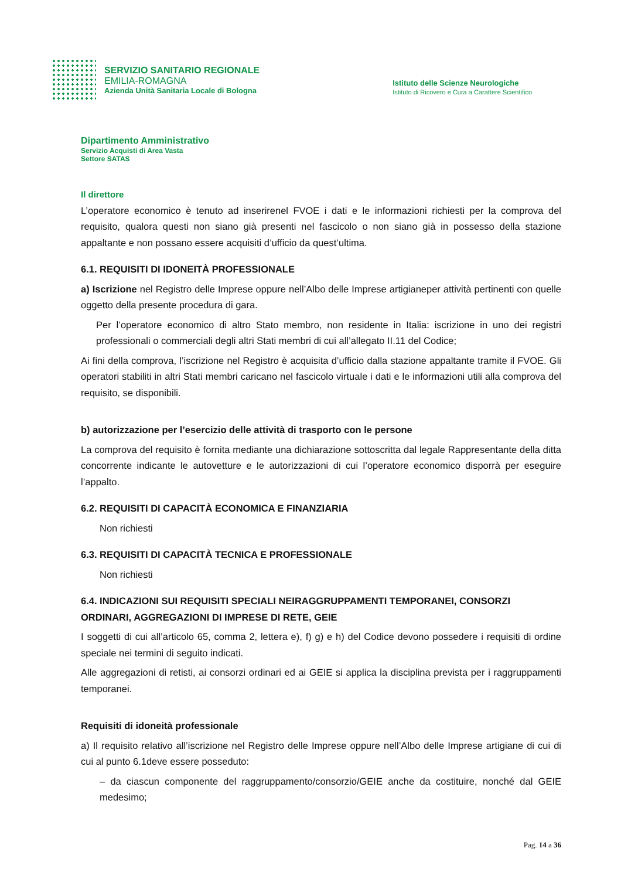SERVIZIO SANITARIO REGIONALE
EMILIA-ROMAGNA
Azienda Unità Sanitaria Locale di Bologna
Istituto delle Scienze Neurologiche
Istituto di Ricovero e Cura a Carattere Scientifico
Dipartimento Amministrativo
Servizio Acquisti di Area Vasta
Settore SATAS
Il direttore
L’operatore economico è tenuto ad inserirenel FVOE i dati e le informazioni richiesti per la comprova del requisito, qualora questi non siano già presenti nel fascicolo o non siano già in possesso della stazione appaltante e non possano essere acquisiti d’ufficio da quest’ultima.
6.1. REQUISITI DI IDONEITÀ PROFESSIONALE
a) Iscrizione nel Registro delle Imprese oppure nell’Albo delle Imprese artigianeper attività pertinenti con quelle oggetto della presente procedura di gara.
Per l’operatore economico di altro Stato membro, non residente in Italia: iscrizione in uno dei registri professionali o commerciali degli altri Stati membri di cui all’allegato II.11 del Codice;
Ai fini della comprova, l’iscrizione nel Registro è acquisita d’ufficio dalla stazione appaltante tramite il FVOE. Gli operatori stabiliti in altri Stati membri caricano nel fascicolo virtuale i dati e le informazioni utili alla comprova del requisito, se disponibili.
b) autorizzazione per l’esercizio delle attività di trasporto con le persone
La comprova del requisito è fornita mediante una dichiarazione sottoscritta dal legale Rappresentante della ditta concorrente indicante le autovetture e le autorizzazioni di cui l’operatore economico disporrà per eseguire l’appalto.
6.2. REQUISITI DI CAPACITÀ ECONOMICA E FINANZIARIA
Non richiesti
6.3. REQUISITI DI CAPACITÀ TECNICA E PROFESSIONALE
Non richiesti
6.4. INDICAZIONI SUI REQUISITI SPECIALI NEIRAGGRUPPAMENTI TEMPORANEI, CONSORZI ORDINARI, AGGREGAZIONI DI IMPRESE DI RETE, GEIE
I soggetti di cui all’articolo 65, comma 2, lettera e), f) g) e h) del Codice devono possedere i requisiti di ordine speciale nei termini di seguito indicati.
Alle aggregazioni di retisti, ai consorzi ordinari ed ai GEIE si applica la disciplina prevista per i raggruppamenti temporanei.
Requisiti di idoneità professionale
a) Il requisito relativo all’iscrizione nel Registro delle Imprese oppure nell’Albo delle Imprese artigiane di cui di cui al punto 6.1deve essere posseduto:
– da ciascun componente del raggruppamento/consorzio/GEIE anche da costituire, nonché dal GEIE medesimo;
Pag. 14 a 36